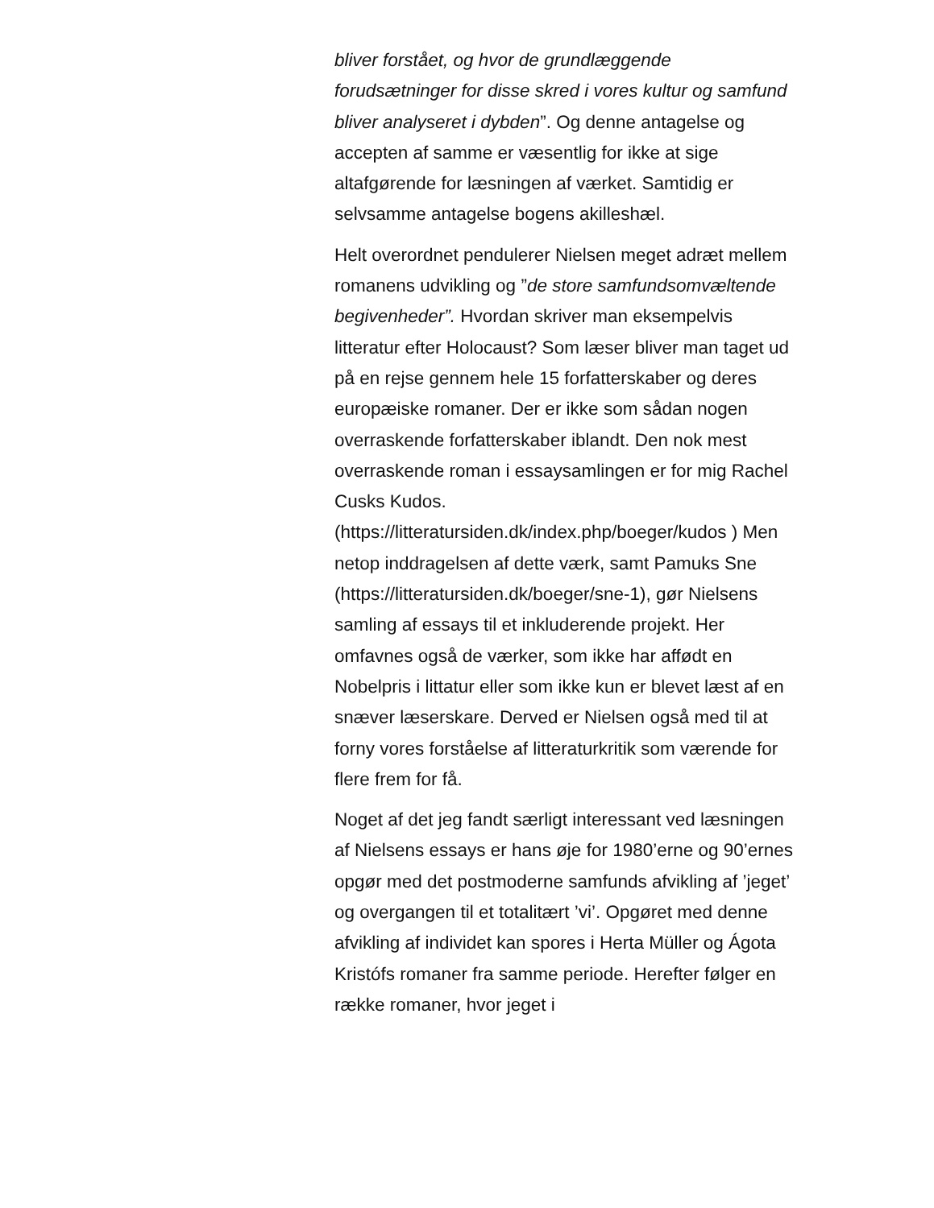bliver forstået, og hvor de grundlæggende forudsætninger for disse skred i vores kultur og samfund bliver analyseret i dybden”. Og denne antagelse og accepten af samme er væsentlig for ikke at sige altafgørende for læsningen af værket. Samtidig er selvsamme antagelse bogens akilleshæl.
Helt overordnet pendulerer Nielsen meget adræt mellem romanens udvikling og ”de store samfundsomvæltende begivenheder”. Hvordan skriver man eksempelvis litteratur efter Holocaust? Som læser bliver man taget ud på en rejse gennem hele 15 forfatterskaber og deres europæiske romaner. Der er ikke som sådan nogen overraskende forfatterskaber iblandt. Den nok mest overraskende roman i essaysamlingen er for mig Rachel Cusks Kudos. (https://litteratursiden.dk/index.php/boeger/kudos ) Men netop inddragelsen af dette værk, samt Pamuks Sne
(https://litteratursiden.dk/boeger/sne-1), gør Nielsens samling af essays til et inkluderende projekt. Her omfavnes også de værker, som ikke har affødt en Nobelpris i littatur eller som ikke kun er blevet læst af en snæver læserskare. Derved er Nielsen også med til at forny vores forståelse af litteraturkritik som værende for flere frem for få.
Noget af det jeg fandt særligt interessant ved læsningen af Nielsens essays er hans øje for 1980’erne og 90’ernes opgør med det postmoderne samfunds afvikling af ’jeget’ og overgangen til et totalitært ’vi’. Opgøret med denne afvikling af individet kan spores i Herta Müller og Ágota Kristófs romaner fra samme periode. Herefter følger en række romaner, hvor jeget i